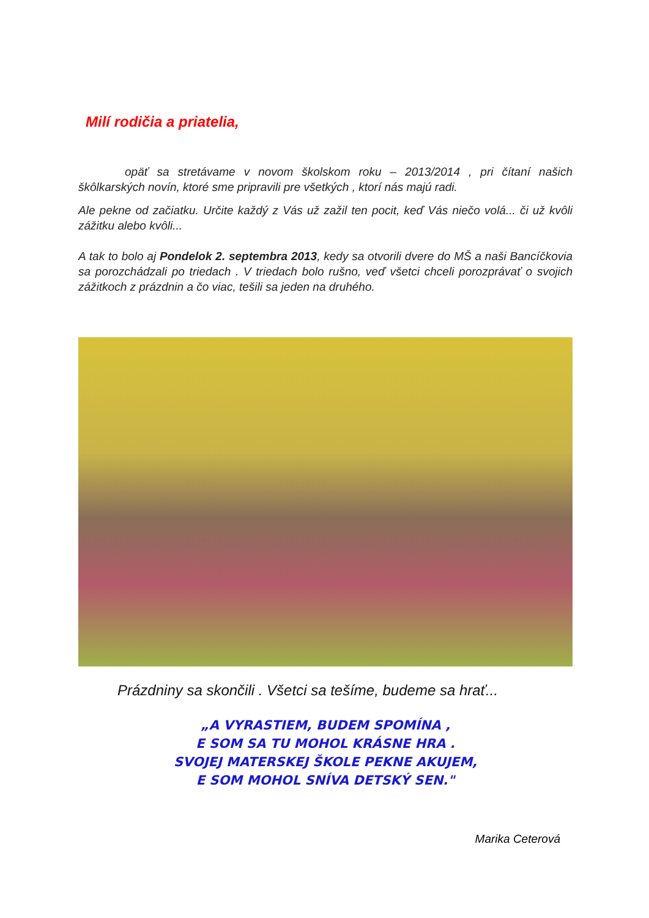Milí rodičia a priatelia,
    opäť sa stretávame v novom školskom roku – 2013/2014 , pri čítaní našich škôlkarských novín, ktoré sme pripravili pre všetkých , ktorí nás majú radi.
Ale pekne od začiatku. Určite každý z Vás už zažil ten pocit, keď Vás niečo volá... či už kvôli zážitku alebo kvôli...
A tak to bolo aj Pondelok 2. septembra 2013, kedy sa otvorili dvere do MŠ a naši Bancíčkovia sa porozchádzali po triedach . V triedach bolo rušno, veď všetci chceli porozprávať o svojich zážitkoch z prázdnin a čo viac, tešili sa jeden na druhého.
Prázdniny sa skončili . Všetci sa tešíme, budeme sa hrať...
„A VYRASTIEM, BUDEM SPOMÍNA ,
E SOM SA TU MOHOL KRÁSNE HRA .
SVOJEJ MATERSKEJ ŠKOLE PEKNE AKUJEM,
E SOM MOHOL SNÍVA DETSKÝ SEN."
Marika Ceterová